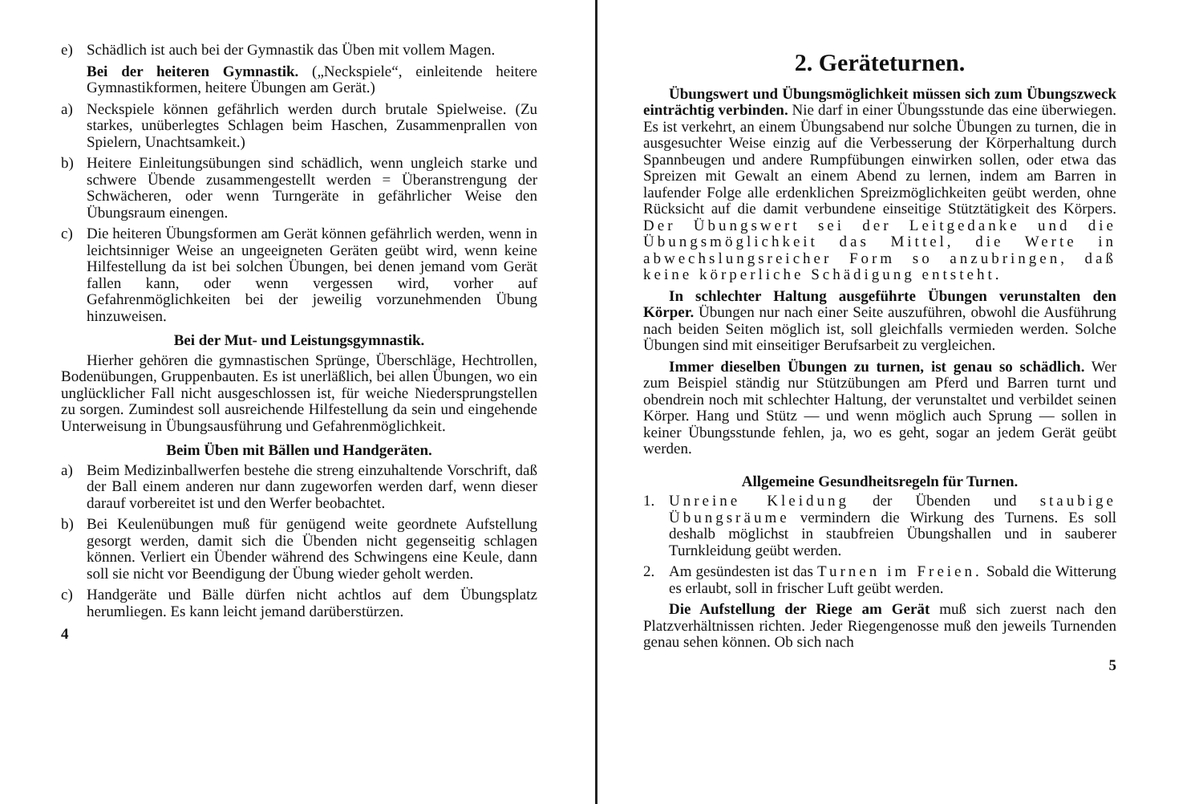e) Schädlich ist auch bei der Gymnastik das Üben mit vollem Magen.
Bei der heiteren Gymnastik. („Neckspiele“, einleitende heitere Gymnastikformen, heitere Übungen am Gerät.)
a) Neckspiele können gefährlich werden durch brutale Spielweise. (Zu starkes, unüberlegtes Schlagen beim Haschen, Zusammenprallen von Spielern, Unachtsamkeit.)
b) Heitere Einleitungsübungen sind schädlich, wenn ungleich starke und schwere Übende zusammengestellt werden = Überanstrengung der Schwächeren, oder wenn Turngeräte in gefährlicher Weise den Übungsraum einengen.
c) Die heiteren Übungsformen am Gerät können gefährlich werden, wenn in leichtsinniger Weise an ungeeigneten Geräten geübt wird, wenn keine Hilfestellung da ist bei solchen Übungen, bei denen jemand vom Gerät fallen kann, oder wenn vergessen wird, vorher auf Gefahrenmöglichkeiten bei der jeweilig vorzunehmenden Übung hinzuweisen.
Bei der Mut- und Leistungsgymnastik.
Hierher gehören die gymnastischen Sprünge, Überschläge, Hechtrollen, Bodenübungen, Gruppenbauten. Es ist unerläßlich, bei allen Übungen, wo ein unglücklicher Fall nicht ausgeschlossen ist, für weiche Niedersprungstellen zu sorgen. Zumindest soll ausreichende Hilfestellung da sein und eingehende Unterweisung in Übungsausführung und Gefahrenmöglichkeit.
Beim Üben mit Bällen und Handgeräten.
a) Beim Medizinballwerfen bestehe die streng einzuhaltende Vorschrift, daß der Ball einem anderen nur dann zugeworfen werden darf, wenn dieser darauf vorbereitet ist und den Werfer beobachtet.
b) Bei Keulenübungen muß für genügend weite geordnete Aufstellung gesorgt werden, damit sich die Übenden nicht gegenseitig schlagen können. Verliert ein Übender während des Schwingens eine Keule, dann soll sie nicht vor Beendigung der Übung wieder geholt werden.
c) Handgeräte und Bälle dürfen nicht achtlos auf dem Übungsplatz herumliegen. Es kann leicht jemand darüberstürzen.
4
2. Geräteturnen.
Übungswert und Übungsmöglichkeit müssen sich zum Übungszweck einträchtig verbinden. Nie darf in einer Übungsstunde das eine überwiegen. Es ist verkehrt, an einem Übungsabend nur solche Übungen zu turnen, die in ausgesuchter Weise einzig auf die Verbesserung der Körperhaltung durch Spannbeugen und andere Rumpfübungen einwirken sollen, oder etwa das Spreizen mit Gewalt an einem Abend zu lernen, indem am Barren in laufender Folge alle erdenklichen Spreizmöglichkeiten geübt werden, ohne Rücksicht auf die damit verbundene einseitige Stütztätigkeit des Körpers. Der Übungswert sei der Leitgedanke und die Übungsmöglichkeit das Mittel, die Werte in abwechslungsreicher Form so anzubringen, daß keine körperliche Schädigung entsteht.
In schlechter Haltung ausgeführte Übungen verunstalten den Körper. Übungen nur nach einer Seite auszuführen, obwohl die Ausführung nach beiden Seiten möglich ist, soll gleichfalls vermieden werden. Solche Übungen sind mit einseitiger Berufsarbeit zu vergleichen.
Immer dieselben Übungen zu turnen, ist genau so schädlich. Wer zum Beispiel ständig nur Stützübungen am Pferd und Barren turnt und obendrein noch mit schlechter Haltung, der verunstaltet und verbildet seinen Körper. Hang und Stütz — und wenn möglich auch Sprung — sollen in keiner Übungsstunde fehlen, ja, wo es geht, sogar an jedem Gerät geübt werden.
Allgemeine Gesundheitsregeln für Turnen.
1. Unreine Kleidung der Übenden und staubige Übungsräume vermindern die Wirkung des Turnens. Es soll deshalb möglichst in staubfreien Übungshallen und in sauberer Turnkleidung geübt werden.
2. Am gesündesten ist das Turnen im Freien. Sobald die Witterung es erlaubt, soll in frischer Luft geübt werden.
Die Aufstellung der Riege am Gerät muß sich zuerst nach den Platzverhältnissen richten. Jeder Riegengenosse muß den jeweils Turnenden genau sehen können. Ob sich nach
5